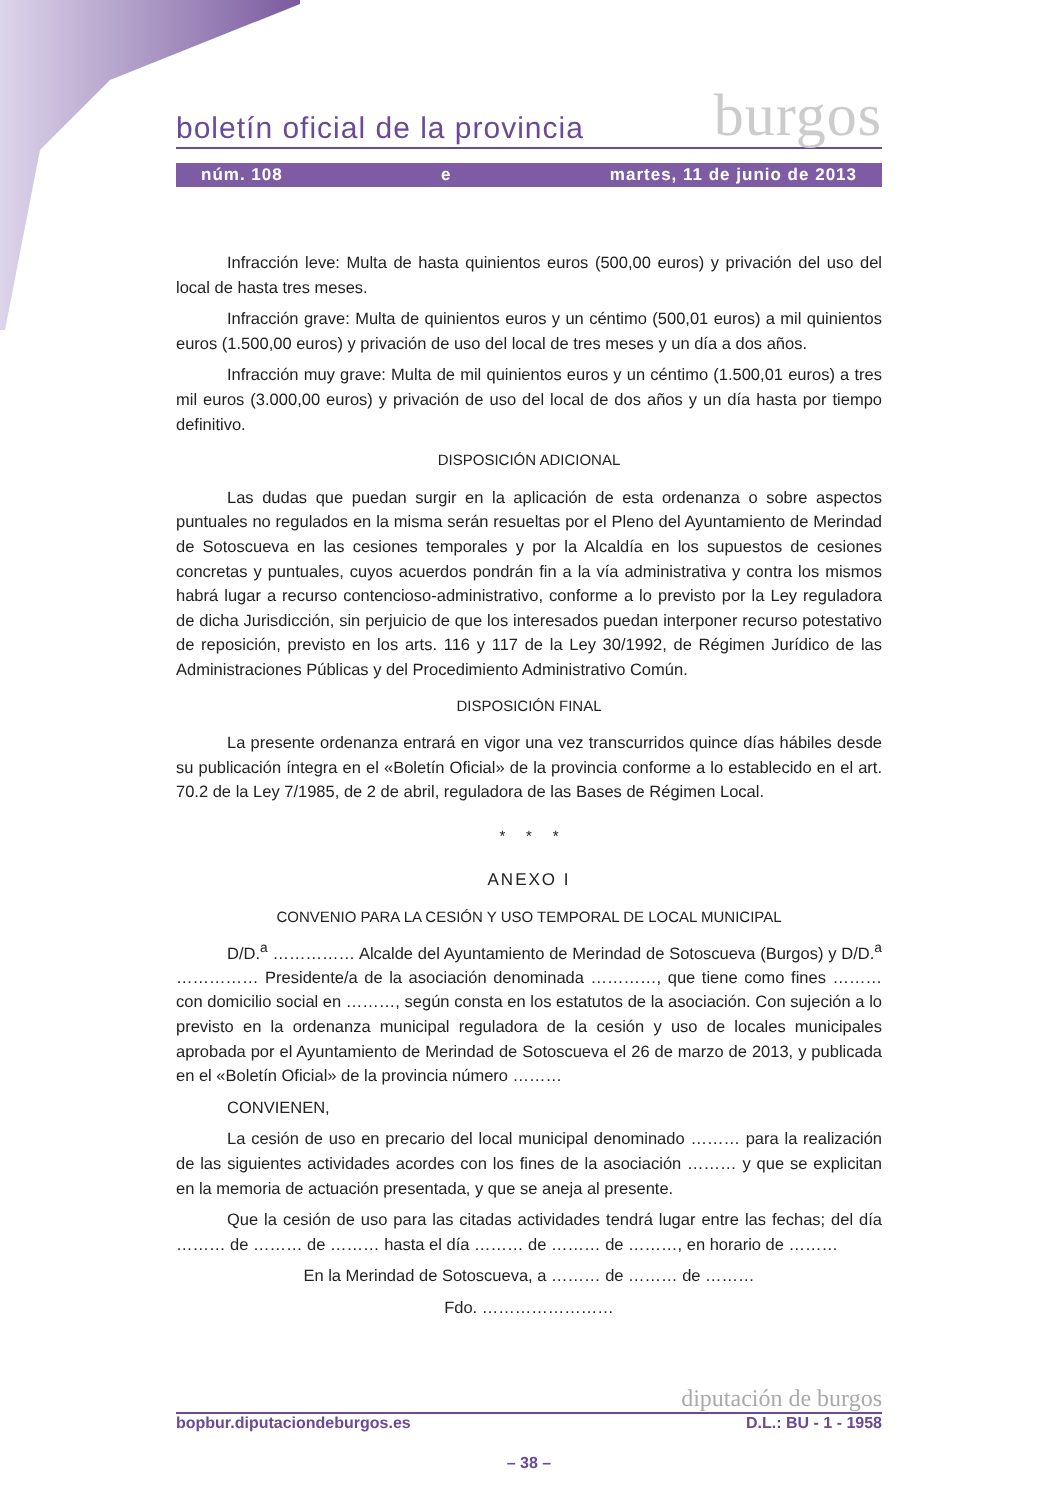boletín oficial de la provincia burgos
núm. 108 e martes, 11 de junio de 2013
Infracción leve: Multa de hasta quinientos euros (500,00 euros) y privación del uso del local de hasta tres meses.
Infracción grave: Multa de quinientos euros y un céntimo (500,01 euros) a mil quinientos euros (1.500,00 euros) y privación de uso del local de tres meses y un día a dos años.
Infracción muy grave: Multa de mil quinientos euros y un céntimo (1.500,01 euros) a tres mil euros (3.000,00 euros) y privación de uso del local de dos años y un día hasta por tiempo definitivo.
DISPOSICIÓN ADICIONAL
Las dudas que puedan surgir en la aplicación de esta ordenanza o sobre aspectos puntuales no regulados en la misma serán resueltas por el Pleno del Ayuntamiento de Merindad de Sotoscueva en las cesiones temporales y por la Alcaldía en los supuestos de cesiones concretas y puntuales, cuyos acuerdos pondrán fin a la vía administrativa y contra los mismos habrá lugar a recurso contencioso-administrativo, conforme a lo previsto por la Ley reguladora de dicha Jurisdicción, sin perjuicio de que los interesados puedan interponer recurso potestativo de reposición, previsto en los arts. 116 y 117 de la Ley 30/1992, de Régimen Jurídico de las Administraciones Públicas y del Procedimiento Administrativo Común.
DISPOSICIÓN FINAL
La presente ordenanza entrará en vigor una vez transcurridos quince días hábiles desde su publicación íntegra en el «Boletín Oficial» de la provincia conforme a lo establecido en el art. 70.2 de la Ley 7/1985, de 2 de abril, reguladora de las Bases de Régimen Local.
* * *
ANEXO I
CONVENIO PARA LA CESIÓN Y USO TEMPORAL DE LOCAL MUNICIPAL
D/D.<sup>a</sup> …………… Alcalde del Ayuntamiento de Merindad de Sotoscueva (Burgos) y D/D.<sup>a</sup> …………… Presidente/a de la asociación denominada …………, que tiene como fines ……… con domicilio social en ………, según consta en los estatutos de la asociación. Con sujeción a lo previsto en la ordenanza municipal reguladora de la cesión y uso de locales municipales aprobada por el Ayuntamiento de Merindad de Sotoscueva el 26 de marzo de 2013, y publicada en el «Boletín Oficial» de la provincia número ………
CONVIENEN,
La cesión de uso en precario del local municipal denominado ……… para la realización de las siguientes actividades acordes con los fines de la asociación ……… y que se explicitan en la memoria de actuación presentada, y que se aneja al presente.
Que la cesión de uso para las citadas actividades tendrá lugar entre las fechas; del día ……… de ……… de ……… hasta el día ……… de ……… de ………, en horario de ………
En la Merindad de Sotoscueva, a ……… de ……… de ………
Fdo. ……………………
diputación de burgos
bopbur.diputaciondeburgos.es D.L.: BU - 1 - 1958
– 38 –